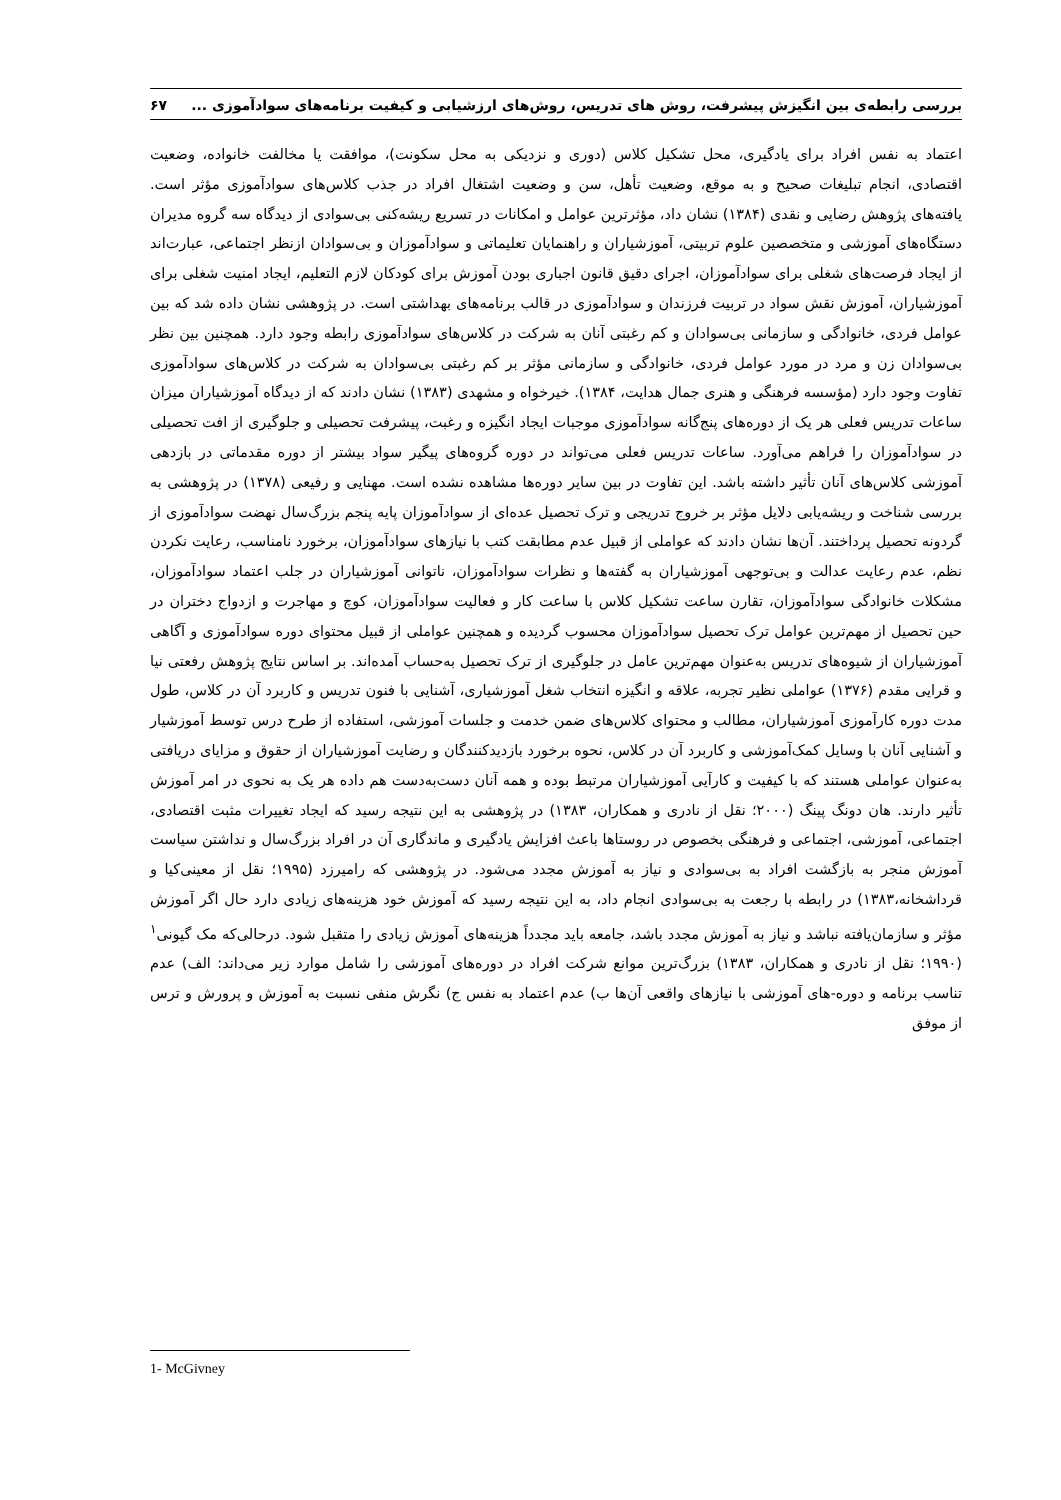بررسی رابطه‌ی بین انگیزش پیشرفت، روش های تدریس، روش‌های ارزشیابی و کیفیت برنامه‌های سوادآموزی ... ۶۷
اعتماد به نفس افراد برای یادگیری، محل تشکیل کلاس (دوری و نزدیکی به محل سکونت)، موافقت یا مخالفت خانواده، وضعیت اقتصادی، انجام تبلیغات صحیح و به موقع، وضعیت تأهل، سن و وضعیت اشتغال افراد در جذب کلاس‌های سوادآموزی مؤثر است. یافته‌های پژوهش رضایی و نقدی (۱۳۸۴) نشان داد، مؤثرترین عوامل و امکانات در تسریع ریشه‌کنی بی‌سوادی از دیدگاه سه گروه مدیران دستگاه‌های آموزشی و متخصصین علوم تربیتی، آموزشیاران و راهنمایان تعلیماتی و سوادآموزان و بی‌سوادان ازنظر اجتماعی، عبارت‌اند از ایجاد فرصت‌های شغلی برای سوادآموزان، اجرای دقیق قانون اجباری بودن آموزش برای کودکان لازم التعلیم، ایجاد امنیت شغلی برای آموزشیاران، آموزش نقش سواد در تربیت فرزندان و سوادآموزی در قالب برنامه‌های بهداشتی است. در پژوهشی نشان داده شد که بین عوامل فردی، خانوادگی و سازمانی بی‌سوادان و کم رغبتی آنان به شرکت در کلاس‌های سوادآموزی رابطه وجود دارد. همچنین بین نظر بی‌سوادان زن و مرد در مورد عوامل فردی، خانوادگی و سازمانی مؤثر بر کم رغبتی بی‌سوادان به شرکت در کلاس‌های سوادآموزی تفاوت وجود دارد (مؤسسه فرهنگی و هنری جمال هدایت، ۱۳۸۴). خیرخواه و مشهدی (۱۳۸۳) نشان دادند که از دیدگاه آموزشیاران میزان ساعات تدریس فعلی هر یک از دوره‌های پنج‌گانه سوادآموزی موجبات ایجاد انگیزه و رغبت، پیشرفت تحصیلی و جلوگیری از افت تحصیلی در سوادآموزان را فراهم می‌آورد. ساعات تدریس فعلی می‌تواند در دوره گروه‌های پیگیر سواد بیشتر از دوره مقدماتی در بازدهی آموزشی کلاس‌های آنان تأثیر داشته باشد. این تفاوت در بین سایر دوره‌ها مشاهده نشده است. مهنایی و رفیعی (۱۳۷۸) در پژوهشی به بررسی شناخت و ریشه‌یابی دلایل مؤثر بر خروج تدریجی و ترک تحصیل عده‌ای از سوادآموزان پایه پنجم بزرگ‌سال نهضت سوادآموزی از گردونه تحصیل پرداختند. آن‌ها نشان دادند که عواملی از قبیل عدم مطابقت کتب با نیازهای سوادآموزان، برخورد نامناسب، رعایت نکردن نظم، عدم رعایت عدالت و بی‌توجهی آموزشیاران به گفته‌ها و نظرات سوادآموزان، ناتوانی آموزشیاران در جلب اعتماد سوادآموزان، مشکلات خانوادگی سوادآموزان، تقارن ساعت تشکیل کلاس با ساعت کار و فعالیت سوادآموزان، کوچ و مهاجرت و ازدواج دختران در حین تحصیل از مهم‌ترین عوامل ترک تحصیل سوادآموزان محسوب گردیده و همچنین عواملی از قبیل محتوای دوره سوادآموزی و آگاهی آموزشیاران از شیوه‌های تدریس به‌عنوان مهم‌ترین عامل در جلوگیری از ترک تحصیل به‌حساب آمده‌اند. بر اساس نتایج پژوهش رفعتی نیا و قرایی مقدم (۱۳۷۶) عواملی نظیر تجربه، علاقه و انگیزه انتخاب شغل آموزشیاری، آشنایی با فنون تدریس و کاربرد آن در کلاس، طول مدت دوره کارآموزی آموزشیاران، مطالب و محتوای کلاس‌های ضمن خدمت و جلسات آموزشی، استفاده از طرح درس توسط آموزشیار و آشنایی آنان با وسایل کمک‌آموزشی و کاربرد آن در کلاس، نحوه برخورد بازدیدکنندگان و رضایت آموزشیاران از حقوق و مزایای دریافتی به‌عنوان عواملی هستند که با کیفیت و کارآیی آموزشیاران مرتبط بوده و همه آنان دست‌به‌دست هم داده هر یک به نحوی در امر آموزش تأثیر دارند. هان دونگ پینگ (۲۰۰۰؛ نقل از نادری و همکاران، ۱۳۸۳) در پژوهشی به این نتیجه رسید که ایجاد تغییرات مثبت اقتصادی، اجتماعی، آموزشی، اجتماعی و فرهنگی بخصوص در روستاها باعث افزایش یادگیری و ماندگاری آن در افراد بزرگ‌سال و نداشتن سیاست آموزش منجر به بازگشت افراد به بی‌سوادی و نیاز به آموزش مجدد می‌شود. در پژوهشی که رامیرزد (۱۹۹۵؛ نقل از معینی‌کیا و قرداشخانه،۱۳۸۳) در رابطه با رجعت به بی‌سوادی انجام داد، به این نتیجه رسید که آموزش خود هزینه‌های زیادی دارد حال اگر آموزش مؤثر و سازمان‌یافته نباشد و نیاز به آموزش مجدد باشد، جامعه باید مجدداً هزینه‌های آموزش زیادی را متقبل شود. درحالی‌که مک گیونی<sup>۱</sup> (۱۹۹۰؛ نقل از نادری و همکاران، ۱۳۸۳) بزرگ‌ترین موانع شرکت افراد در دوره‌های آموزشی را شامل موارد زیر می‌داند: الف) عدم تناسب برنامه و دوره-های آموزشی با نیازهای واقعی آن‌ها ب) عدم اعتماد به نفس ج) نگرش منفی نسبت به آموزش و پرورش و ترس از موفق
1- McGivney